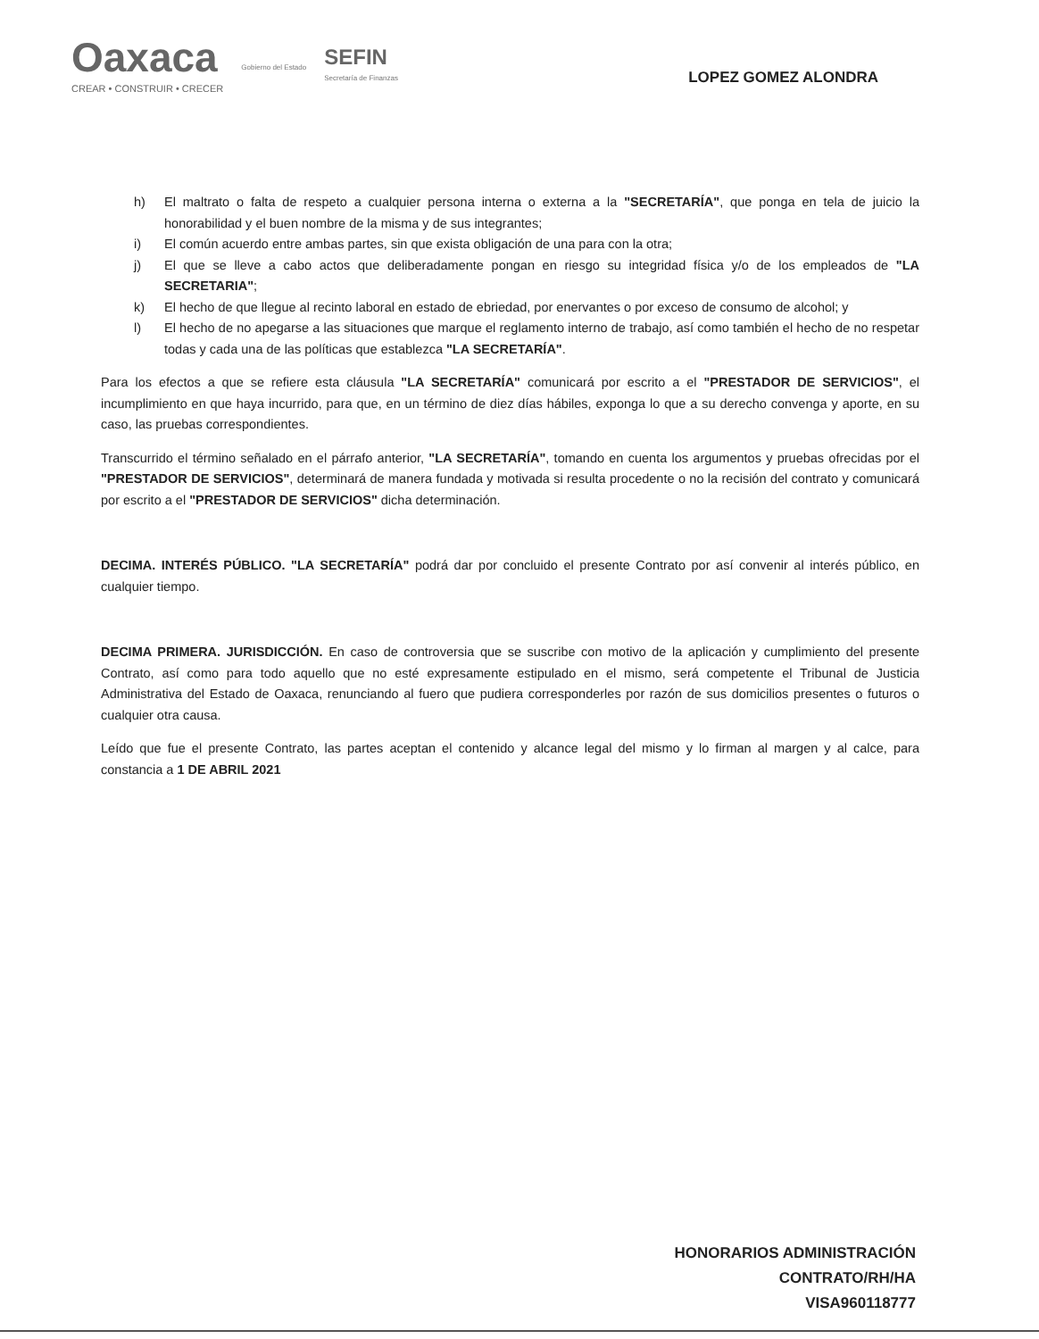Oaxaca
CREAR • CONSTRUIR • CRECER
Gobierno del Estado
SEFIN
Secretaría de Finanzas
LOPEZ GOMEZ ALONDRA
h) El maltrato o falta de respeto a cualquier persona interna o externa a la "SECRETARÍA", que ponga en tela de juicio la honorabilidad y el buen nombre de la misma y de sus integrantes;
i) El común acuerdo entre ambas partes, sin que exista obligación de una para con la otra;
j) El que se lleve a cabo actos que deliberadamente pongan en riesgo su integridad física y/o de los empleados de "LA SECRETARIA";
k) El hecho de que llegue al recinto laboral en estado de ebriedad, por enervantes o por exceso de consumo de alcohol; y
l) El hecho de no apegarse a las situaciones que marque el reglamento interno de trabajo, así como también el hecho de no respetar todas y cada una de las políticas que establezca "LA SECRETARÍA".
Para los efectos a que se refiere esta cláusula "LA SECRETARÍA" comunicará por escrito a el "PRESTADOR DE SERVICIOS", el incumplimiento en que haya incurrido, para que, en un término de diez días hábiles, exponga lo que a su derecho convenga y aporte, en su caso, las pruebas correspondientes.
Transcurrido el término señalado en el párrafo anterior, "LA SECRETARÍA", tomando en cuenta los argumentos y pruebas ofrecidas por el "PRESTADOR DE SERVICIOS", determinará de manera fundada y motivada si resulta procedente o no la recisión del contrato y comunicará por escrito a el "PRESTADOR DE SERVICIOS" dicha determinación.
DECIMA. INTERÉS PÚBLICO. "LA SECRETARÍA" podrá dar por concluido el presente Contrato por así convenir al interés público, en cualquier tiempo.
DECIMA PRIMERA. JURISDICCIÓN. En caso de controversia que se suscribe con motivo de la aplicación y cumplimiento del presente Contrato, así como para todo aquello que no esté expresamente estipulado en el mismo, será competente el Tribunal de Justicia Administrativa del Estado de Oaxaca, renunciando al fuero que pudiera corresponderles por razón de sus domicilios presentes o futuros o cualquier otra causa.
Leído que fue el presente Contrato, las partes aceptan el contenido y alcance legal del mismo y lo firman al margen y al calce, para constancia a 1 DE ABRIL 2021
HONORARIOS ADMINISTRACIÓN
CONTRATO/RH/HA
VISA960118777